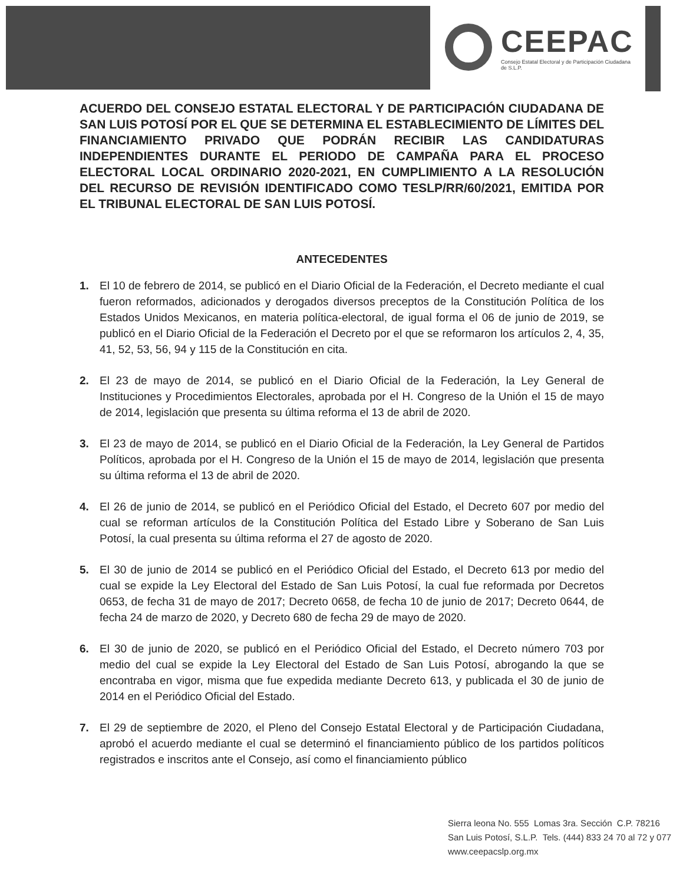CEEPAC
Consejo Estatal Electoral y de Participación Ciudadana de S.L.P.
ACUERDO DEL CONSEJO ESTATAL ELECTORAL Y DE PARTICIPACIÓN CIUDADANA DE SAN LUIS POTOSÍ POR EL QUE SE DETERMINA EL ESTABLECIMIENTO DE LÍMITES DEL FINANCIAMIENTO PRIVADO QUE PODRÁN RECIBIR LAS CANDIDATURAS INDEPENDIENTES DURANTE EL PERIODO DE CAMPAÑA PARA EL PROCESO ELECTORAL LOCAL ORDINARIO 2020-2021, EN CUMPLIMIENTO A LA RESOLUCIÓN DEL RECURSO DE REVISIÓN IDENTIFICADO COMO TESLP/RR/60/2021, EMITIDA POR EL TRIBUNAL ELECTORAL DE SAN LUIS POTOSÍ.
ANTECEDENTES
1. El 10 de febrero de 2014, se publicó en el Diario Oficial de la Federación, el Decreto mediante el cual fueron reformados, adicionados y derogados diversos preceptos de la Constitución Política de los Estados Unidos Mexicanos, en materia política-electoral, de igual forma el 06 de junio de 2019, se publicó en el Diario Oficial de la Federación el Decreto por el que se reformaron los artículos 2, 4, 35, 41, 52, 53, 56, 94 y 115 de la Constitución en cita.
2. El 23 de mayo de 2014, se publicó en el Diario Oficial de la Federación, la Ley General de Instituciones y Procedimientos Electorales, aprobada por el H. Congreso de la Unión el 15 de mayo de 2014, legislación que presenta su última reforma el 13 de abril de 2020.
3. El 23 de mayo de 2014, se publicó en el Diario Oficial de la Federación, la Ley General de Partidos Políticos, aprobada por el H. Congreso de la Unión el 15 de mayo de 2014, legislación que presenta su última reforma el 13 de abril de 2020.
4. El 26 de junio de 2014, se publicó en el Periódico Oficial del Estado, el Decreto 607 por medio del cual se reforman artículos de la Constitución Política del Estado Libre y Soberano de San Luis Potosí, la cual presenta su última reforma el 27 de agosto de 2020.
5. El 30 de junio de 2014 se publicó en el Periódico Oficial del Estado, el Decreto 613 por medio del cual se expide la Ley Electoral del Estado de San Luis Potosí, la cual fue reformada por Decretos 0653, de fecha 31 de mayo de 2017; Decreto 0658, de fecha 10 de junio de 2017; Decreto 0644, de fecha 24 de marzo de 2020, y Decreto 680 de fecha 29 de mayo de 2020.
6. El 30 de junio de 2020, se publicó en el Periódico Oficial del Estado, el Decreto número 703 por medio del cual se expide la Ley Electoral del Estado de San Luis Potosí, abrogando la que se encontraba en vigor, misma que fue expedida mediante Decreto 613, y publicada el 30 de junio de 2014 en el Periódico Oficial del Estado.
7. El 29 de septiembre de 2020, el Pleno del Consejo Estatal Electoral y de Participación Ciudadana, aprobó el acuerdo mediante el cual se determinó el financiamiento público de los partidos políticos registrados e inscritos ante el Consejo, así como el financiamiento público
Sierra leona No. 555 Lomas 3ra. Sección C.P. 78216
San Luis Potosí, S.L.P. Tels. (444) 833 24 70 al 72 y 077
www.ceepacslp.org.mx